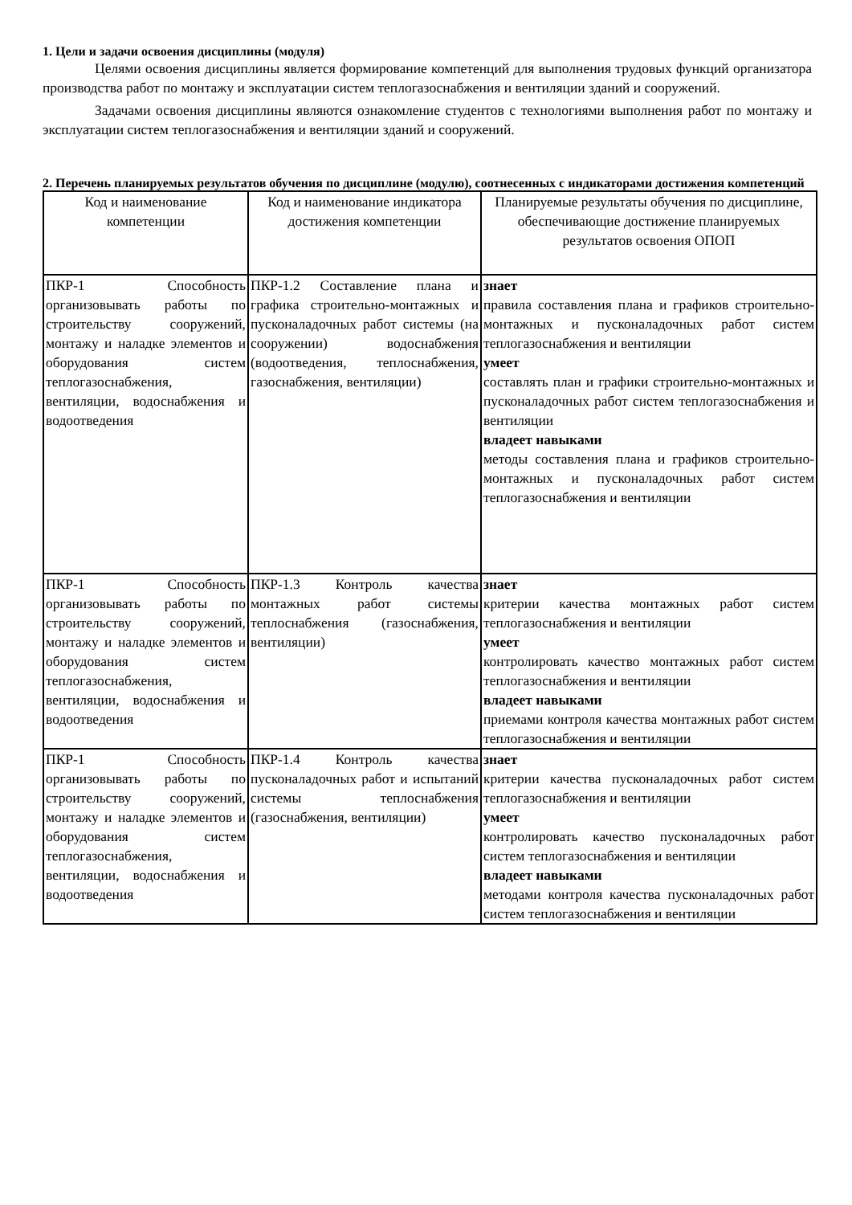1. Цели и задачи освоения дисциплины (модуля)
Целями освоения дисциплины является формирование компетенций для выполнения трудовых функций организатора производства работ по монтажу и эксплуатации систем теплогазоснабжения и вентиляции зданий и сооружений.
Задачами освоения дисциплины являются ознакомление студентов с технологиями выполнения работ по монтажу и эксплуатации систем теплогазоснабжения и вентиляции зданий и сооружений.
2. Перечень планируемых результатов обучения по дисциплине (модулю), соотнесенных с индикаторами достижения компетенций
| Код и наименование компетенции | Код и наименование индикатора достижения компетенции | Планируемые результаты обучения по дисциплине, обеспечивающие достижение планируемых результатов освоения ОПОП |
| --- | --- | --- |
| ПКР-1 Способность организовывать работы по строительству сооружений, монтажу и наладке элементов и оборудования систем теплогазоснабжения, вентиляции, водоснабжения и водоотведения | ПКР-1.2 Составление плана и графика строительно-монтажных и пусконаладочных работ системы (на сооружении) водоснабжения (водоотведения, теплоснабжения, газоснабжения, вентиляции) | знает правила составления плана и графиков строительно-монтажных и пусконаладочных работ систем теплогазоснабжения и вентиляции умеет составлять план и графики строительно-монтажных и пусконаладочных работ систем теплогазоснабжения и вентиляции владеет навыками методы составления плана и графиков строительно-монтажных и пусконаладочных работ систем теплогазоснабжения и вентиляции |
| ПКР-1 Способность организовывать работы по строительству сооружений, монтажу и наладке элементов и оборудования систем теплогазоснабжения, вентиляции, водоснабжения и водоотведения | ПКР-1.3 Контроль качества монтажных работ системы теплоснабжения (газоснабжения, вентиляции) | знает критерии качества монтажных работ систем теплогазоснабжения и вентиляции умеет контролировать качество монтажных работ систем теплогазоснабжения и вентиляции владеет навыками приемами контроля качества монтажных работ систем теплогазоснабжения и вентиляции |
| ПКР-1 Способность организовывать работы по строительству сооружений, монтажу и наладке элементов и оборудования систем теплогазоснабжения, вентиляции, водоснабжения и водоотведения | ПКР-1.4 Контроль качества пусконаладочных работ и испытаний системы теплоснабжения (газоснабжения, вентиляции) | знает критерии качества пусконаладочных работ систем теплогазоснабжения и вентиляции умеет контролировать качество пусконаладочных работ систем теплогазоснабжения и вентиляции владеет навыками методами контроля качества пусконаладочных работ систем теплогазоснабжения и вентиляции |